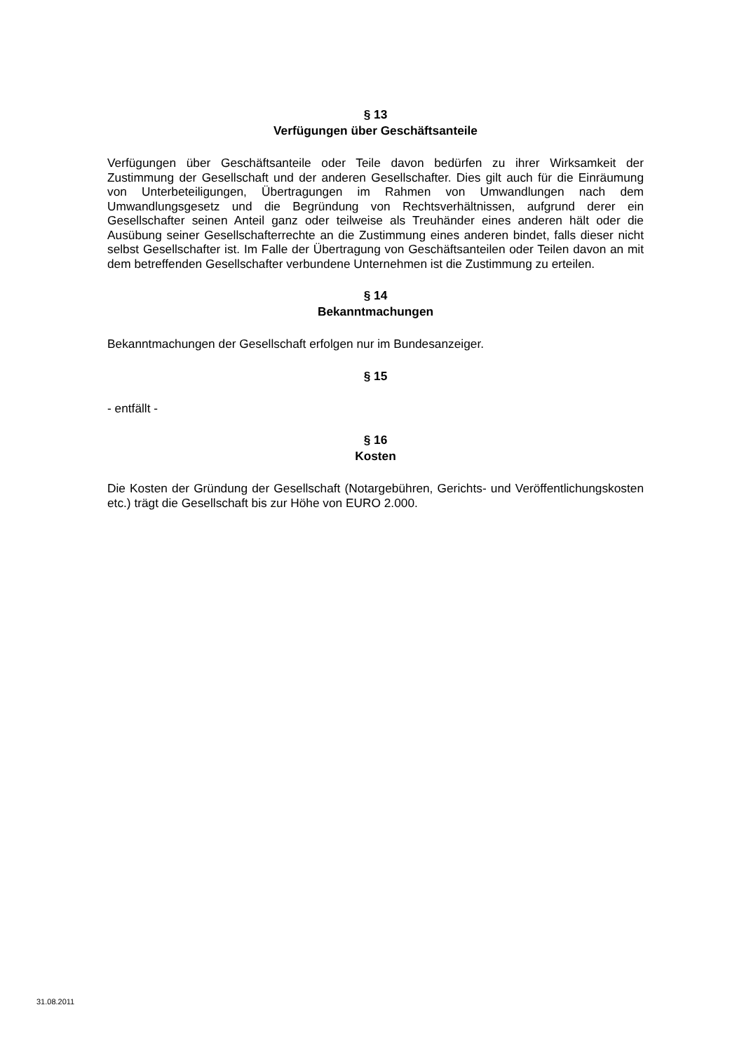§ 13
Verfügungen über Geschäftsanteile
Verfügungen über Geschäftsanteile oder Teile davon bedürfen zu ihrer Wirksamkeit der Zustimmung der Gesellschaft und der anderen Gesellschafter. Dies gilt auch für die Einräumung von Unterbeteiligungen, Übertragungen im Rahmen von Umwandlungen nach dem Umwandlungsgesetz und die Begründung von Rechtsverhältnissen, aufgrund derer ein Gesellschafter seinen Anteil ganz oder teilweise als Treuhänder eines anderen hält oder die Ausübung seiner Gesellschafterrechte an die Zustimmung eines anderen bindet, falls dieser nicht selbst Gesellschafter ist. Im Falle der Übertragung von Geschäftsanteilen oder Teilen davon an mit dem betreffenden Gesellschafter verbundene Unternehmen ist die Zustimmung zu erteilen.
§ 14
Bekanntmachungen
Bekanntmachungen der Gesellschaft erfolgen nur im Bundesanzeiger.
§ 15
- entfällt -
§ 16
Kosten
Die Kosten der Gründung der Gesellschaft (Notargebühren, Gerichts- und Veröffentlichungskosten etc.) trägt die Gesellschaft bis zur Höhe von EURO 2.000.
31.08.2011